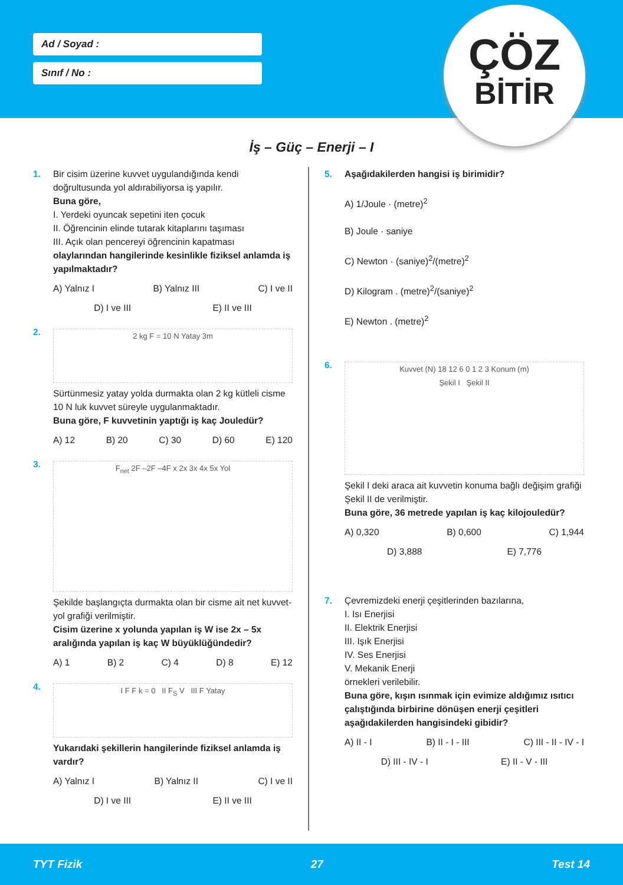Ad / Soyad :
Sınıf / No :
ÇÖZ
BİTİR
İş – Güç – Enerji – I
1. Bir cisim üzerine kuvvet uygulandığında kendi doğrultusunda yol aldırabiliyorsa iş yapılır.
Buna göre,
I. Yerdeki oyuncak sepetini iten çocuk
II. Öğrencinin elinde tutarak kitaplarını taşıması
III. Açık olan pencereyi öğrencinin kapatması
olaylarından hangilerinde kesinlikle fiziksel anlamda iş yapılmaktadır?
A) Yalnız I B) Yalnız III C) I ve II
D) I ve III E) II ve III
2.
2 kg F = 10 N Yatay 3m
Sürtünmesiz yatay yolda durmakta olan 2 kg kütleli cisme 10 N luk kuvvet süreyle uygulanmaktadır.
Buna göre, F kuvvetinin yaptığı iş kaç Jouledür?
A) 12 B) 20 C) 30 D) 60 E) 120
3.
F<sub>net</sub> 2F –2F –4F x 2x 3x 4x 5x Yol
Şekilde başlangıçta durmakta olan bir cisme ait net kuvvet-yol grafiği verilmiştir.
Cisim üzerine x yolunda yapılan iş W ise 2x – 5x aralığında yapılan iş kaç W büyüklüğündedir?
A) 1 B) 2 C) 4 D) 8 E) 12
4.
I F F k = 0 II F<sub>S</sub> V III F Yatay
Yukarıdaki şekillerin hangilerinde fiziksel anlamda iş vardır?
A) Yalnız I B) Yalnız II C) I ve II
D) I ve III E) II ve III
5. Aşağıdakilerden hangisi iş birimidir?
A) 1/Joule · (metre)<sup>2</sup>
B) Joule · saniye
C) Newton · (saniye)<sup>2</sup>/(metre)<sup>2</sup>
D) Kilogram . (metre)<sup>2</sup>/(saniye)<sup>2</sup>
E) Newton . (metre)<sup>2</sup>
6.
Kuvvet (N) 18 12 6 0 1 2 3 Konum (m)
Şekil I Şekil II
Şekil I deki araca ait kuvvetin konuma bağlı değişim grafiği Şekil II de verilmiştir.
Buna göre, 36 metrede yapılan iş kaç kilojouledür?
A) 0,320 B) 0,600 C) 1,944
D) 3,888 E) 7,776
7. Çevremizdeki enerji çeşitlerinden bazılarına,
I. Isı Enerjisi
II. Elektrik Enerjisi
III. Işık Enerjisi
IV. Ses Enerjisi
V. Mekanik Enerji
örnekleri verilebilir.
Buna göre, kışın ısınmak için evimize aldığımız ısıtıcı çalıştığında birbirine dönüşen enerji çeşitleri aşağıdakilerden hangisindeki gibidir?
A) II - I B) II - I - III C) III - II - IV - I
D) III - IV - I E) II - V - III
TYT Fizik 27 Test 14